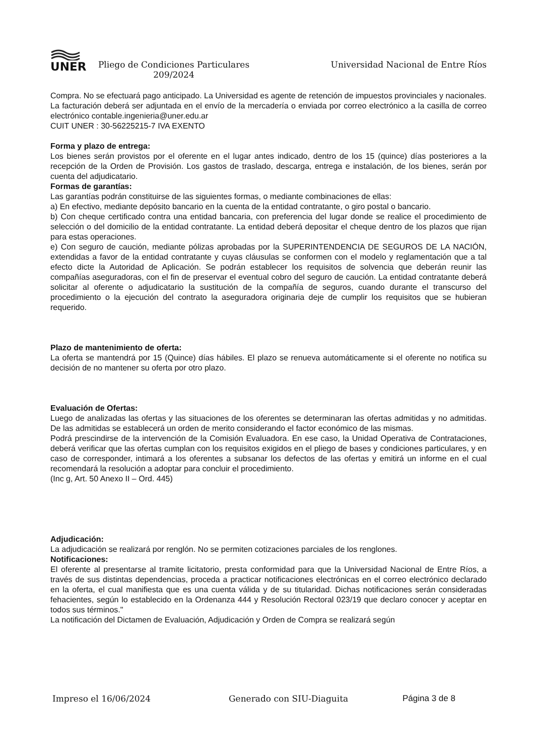UNER
Pliego de Condiciones Particulares 209/2024
Universidad Nacional de Entre Ríos
Compra. No se efectuará pago anticipado. La Universidad es agente de retención de impuestos provinciales y nacionales.
La facturación deberá ser adjuntada en el envío de la mercadería o enviada por correo electrónico a la casilla de correo electrónico contable.ingenieria@uner.edu.ar
CUIT UNER : 30-56225215-7 IVA EXENTO
Forma y plazo de entrega:
Los bienes serán provistos por el oferente en el lugar antes indicado, dentro de los 15 (quince) días posteriores a la recepción de la Orden de Provisión. Los gastos de traslado, descarga, entrega e instalación, de los bienes, serán por cuenta del adjudicatario.
Formas de garantías:
Las garantías podrán constituirse de las siguientes formas, o mediante combinaciones de ellas:
a) En efectivo, mediante depósito bancario en la cuenta de la entidad contratante, o giro postal o bancario.
b) Con cheque certificado contra una entidad bancaria, con preferencia del lugar donde se realice el procedimiento de selección o del domicilio de la entidad contratante. La entidad deberá depositar el cheque dentro de los plazos que rijan para estas operaciones.
e) Con seguro de caución, mediante pólizas aprobadas por la SUPERINTENDENCIA DE SEGUROS DE LA NACIÓN, extendidas a favor de la entidad contratante y cuyas cláusulas se conformen con el modelo y reglamentación que a tal efecto dicte la Autoridad de Aplicación. Se podrán establecer los requisitos de solvencia que deberán reunir las compañías aseguradoras, con el fin de preservar el eventual cobro del seguro de caución. La entidad contratante deberá solicitar al oferente o adjudicatario la sustitución de la compañía de seguros, cuando durante el transcurso del procedimiento o la ejecución del contrato la aseguradora originaria deje de cumplir los requisitos que se hubieran requerido.
Plazo de mantenimiento de oferta:
La oferta se mantendrá por 15 (Quince) días hábiles. El plazo se renueva automáticamente si el oferente no notifica su decisión de no mantener su oferta por otro plazo.
Evaluación de Ofertas:
Luego de analizadas las ofertas y las situaciones de los oferentes se determinaran las ofertas admitidas y no admitidas. De las admitidas se establecerá un orden de merito considerando el factor económico de las mismas.
Podrá prescindirse de la intervención de la Comisión Evaluadora. En ese caso, la Unidad Operativa de Contrataciones, deberá verificar que las ofertas cumplan con los requisitos exigidos en el pliego de bases y condiciones particulares, y en caso de corresponder, intimará a los oferentes a subsanar los defectos de las ofertas y emitirá un informe en el cual recomendará la resolución a adoptar para concluir el procedimiento.
(Inc g, Art. 50 Anexo II – Ord. 445)
Adjudicación:
La adjudicación se realizará por renglón. No se permiten cotizaciones parciales de los renglones.
Notificaciones:
El oferente al presentarse al tramite licitatorio, presta conformidad para que la Universidad Nacional de Entre Ríos, a través de sus distintas dependencias, proceda a practicar notificaciones electrónicas en el correo electrónico declarado en la oferta, el cual manifiesta que es una cuenta válida y de su titularidad. Dichas notificaciones serán consideradas fehacientes, según lo establecido en la Ordenanza 444 y Resolución Rectoral 023/19 que declaro conocer y aceptar en todos sus términos."
La notificación del Dictamen de Evaluación, Adjudicación y Orden de Compra se realizará según
Impreso el 16/06/2024 Generado con SIU-Diaguita Página 3 de 8